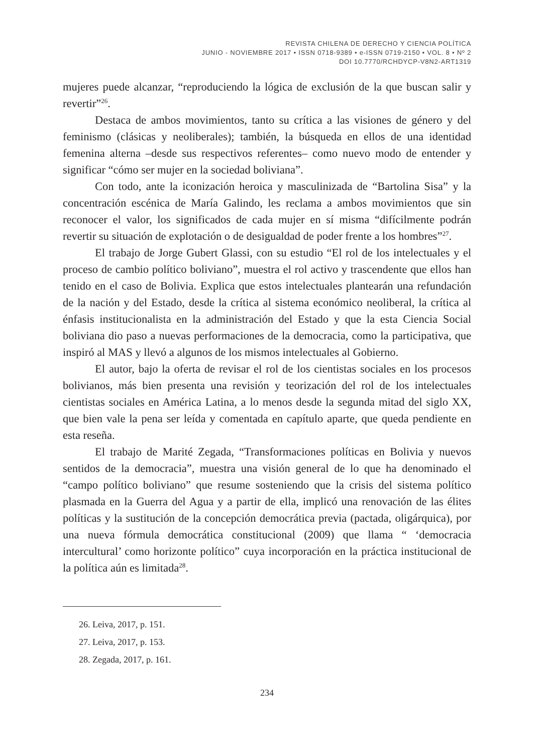REVISTA CHILENA DE DERECHO Y CIENCIA POLÍTICA
JUNIO - NOVIEMBRE 2017 • ISSN 0718-9389 • e-ISSN 0719-2150 • VOL. 8 • Nº 2
DOI 10.7770/RCHDYCP-V8N2-ART1319
mujeres puede alcanzar, “reproduciendo la lógica de exclusión de la que buscan salir y revertir”<sup>26</sup>.
Destaca de ambos movimientos, tanto su crítica a las visiones de género y del feminismo (clásicas y neoliberales); también, la búsqueda en ellos de una identidad femenina alterna –desde sus respectivos referentes– como nuevo modo de entender y significar “cómo ser mujer en la sociedad boliviana”.
Con todo, ante la iconización heroica y masculinizada de “Bartolina Sisa” y la concentración escénica de María Galindo, les reclama a ambos movimientos que sin reconocer el valor, los significados de cada mujer en sí misma “difícilmente podrán revertir su situación de explotación o de desigualdad de poder frente a los hombres”<sup>27</sup>.
El trabajo de Jorge Gubert Glassi, con su estudio “El rol de los intelectuales y el proceso de cambio político boliviano”, muestra el rol activo y trascendente que ellos han tenido en el caso de Bolivia. Explica que estos intelectuales plantearán una refundación de la nación y del Estado, desde la crítica al sistema económico neoliberal, la crítica al énfasis institucionalista en la administración del Estado y que la esta Ciencia Social boliviana dio paso a nuevas performaciones de la democracia, como la participativa, que inspiró al MAS y llevó a algunos de los mismos intelectuales al Gobierno.
El autor, bajo la oferta de revisar el rol de los cientistas sociales en los procesos bolivianos, más bien presenta una revisión y teorización del rol de los intelectuales cientistas sociales en América Latina, a lo menos desde la segunda mitad del siglo XX, que bien vale la pena ser leída y comentada en capítulo aparte, que queda pendiente en esta reseña.
El trabajo de Marité Zegada, “Transformaciones políticas en Bolivia y nuevos sentidos de la democracia”, muestra una visión general de lo que ha denominado el “campo político boliviano” que resume sosteniendo que la crisis del sistema político plasmada en la Guerra del Agua y a partir de ella, implicó una renovación de las élites políticas y la sustitución de la concepción democrática previa (pactada, oligárquica), por una nueva fórmula democrática constitucional (2009) que llama “ ‘democracia intercultural’ como horizonte político” cuya incorporación en la práctica institucional de la política aún es limitada<sup>28</sup>.
26. Leiva, 2017, p. 151.
27. Leiva, 2017, p. 153.
28. Zegada, 2017, p. 161.
234